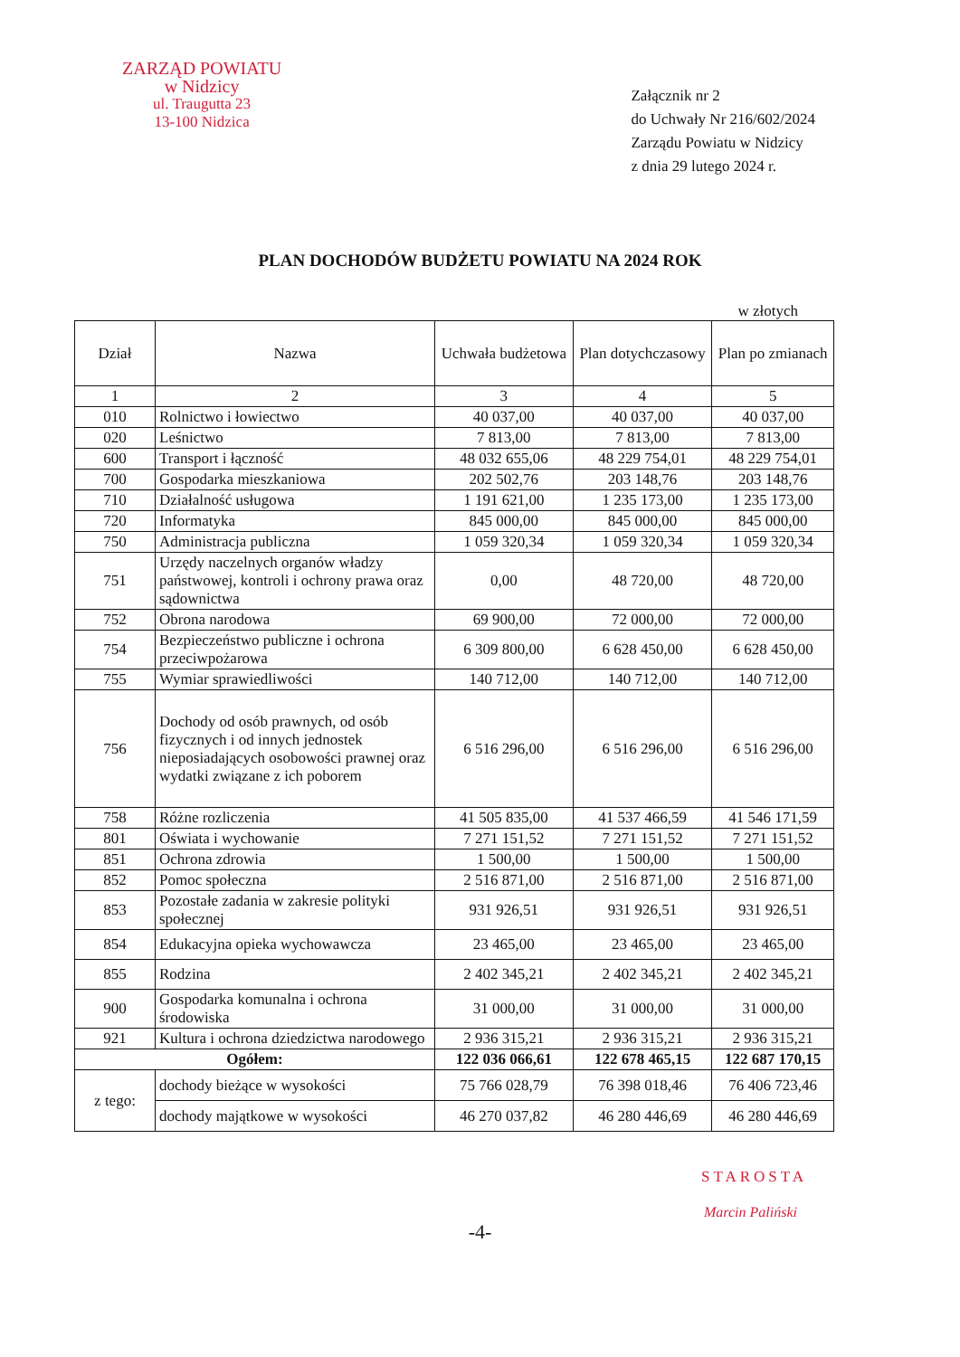ZARZĄD POWIATU
w Nidzicy
ul. Traugutta 23
13-100 Nidzica
Załącznik nr 2
do Uchwały Nr 216/602/2024
Zarządu Powiatu w Nidzicy
z dnia 29 lutego 2024 r.
PLAN DOCHODÓW BUDŻETU POWIATU NA 2024 ROK
w złotych
| Dział | Nazwa | Uchwała budżetowa | Plan dotychczasowy | Plan po zmianach |
| --- | --- | --- | --- | --- |
| 1 | 2 | 3 | 4 | 5 |
| 010 | Rolnictwo i łowiectwo | 40 037,00 | 40 037,00 | 40 037,00 |
| 020 | Leśnictwo | 7 813,00 | 7 813,00 | 7 813,00 |
| 600 | Transport i łączność | 48 032 655,06 | 48 229 754,01 | 48 229 754,01 |
| 700 | Gospodarka mieszkaniowa | 202 502,76 | 203 148,76 | 203 148,76 |
| 710 | Działalność usługowa | 1 191 621,00 | 1 235 173,00 | 1 235 173,00 |
| 720 | Informatyka | 845 000,00 | 845 000,00 | 845 000,00 |
| 750 | Administracja publiczna | 1 059 320,34 | 1 059 320,34 | 1 059 320,34 |
| 751 | Urzędy naczelnych organów władzy państwowej, kontroli i ochrony prawa oraz sądownictwa | 0,00 | 48 720,00 | 48 720,00 |
| 752 | Obrona narodowa | 69 900,00 | 72 000,00 | 72 000,00 |
| 754 | Bezpieczeństwo publiczne i ochrona przeciwpożarowa | 6 309 800,00 | 6 628 450,00 | 6 628 450,00 |
| 755 | Wymiar sprawiedliwości | 140 712,00 | 140 712,00 | 140 712,00 |
| 756 | Dochody od osób prawnych, od osób fizycznych i od innych jednostek nieposiadających osobowości prawnej oraz wydatki związane z ich poborem | 6 516 296,00 | 6 516 296,00 | 6 516 296,00 |
| 758 | Różne rozliczenia | 41 505 835,00 | 41 537 466,59 | 41 546 171,59 |
| 801 | Oświata i wychowanie | 7 271 151,52 | 7 271 151,52 | 7 271 151,52 |
| 851 | Ochrona zdrowia | 1 500,00 | 1 500,00 | 1 500,00 |
| 852 | Pomoc społeczna | 2 516 871,00 | 2 516 871,00 | 2 516 871,00 |
| 853 | Pozostałe zadania w zakresie polityki społecznej | 931 926,51 | 931 926,51 | 931 926,51 |
| 854 | Edukacyjna opieka wychowawcza | 23 465,00 | 23 465,00 | 23 465,00 |
| 855 | Rodzina | 2 402 345,21 | 2 402 345,21 | 2 402 345,21 |
| 900 | Gospodarka komunalna i ochrona środowiska | 31 000,00 | 31 000,00 | 31 000,00 |
| 921 | Kultura i ochrona dziedzictwa narodowego | 2 936 315,21 | 2 936 315,21 | 2 936 315,21 |
| Ogółem: | | 122 036 066,61 | 122 678 465,15 | 122 687 170,15 |
| z tego: | dochody bieżące w wysokości | 75 766 028,79 | 76 398 018,46 | 76 406 723,46 |
| | dochody majątkowe w wysokości | 46 270 037,82 | 46 280 446,69 | 46 280 446,69 |
STAROSTA
Marcin Paliński
-4-